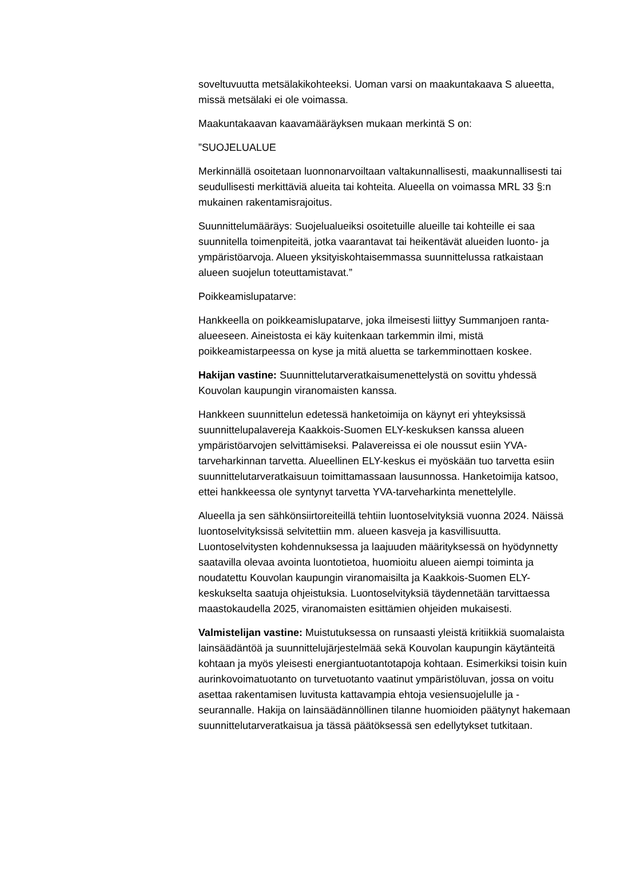soveltuvuutta metsälakikohteeksi. Uoman varsi on maakuntakaava S alueetta, missä metsälaki ei ole voimassa.
Maakuntakaavan kaavamääräyksen mukaan merkintä S on:
”SUOJELUALUE
Merkinnällä osoitetaan luonnonarvoiltaan valtakunnallisesti, maakunnallisesti tai seudullisesti merkittäviä alueita tai kohteita. Alueella on voimassa MRL 33 §:n mukainen rakentamisrajoitus.
Suunnittelumääräys: Suojelualueiksi osoitetuille alueille tai kohteille ei saa suunnitella toimenpiteitä, jotka vaarantavat tai heikentävät alueiden luonto- ja ympäristöarvoja. Alueen yksityiskohtaisemmassa suunnittelussa ratkaistaan alueen suojelun toteuttamistavat.”
Poikkeamislupatarve:
Hankkeella on poikkeamislupatarve, joka ilmeisesti liittyy Summanjoen ranta-alueeseen. Aineistosta ei käy kuitenkaan tarkemmin ilmi, mistä poikkeamistarpeessa on kyse ja mitä aluetta se tarkemminottaen koskee.
Hakijan vastine: Suunnittelutarveratkaisumenettelystä on sovittu yhdessä Kouvolan kaupungin viranomaisten kanssa.
Hankkeen suunnittelun edetessä hanketoimija on käynyt eri yhteyksissä suunnittelupalavereja Kaakkois-Suomen ELY-keskuksen kanssa alueen ympäristöarvojen selvittämiseksi. Palavereissa ei ole noussut esiin YVA-tarveharkinnan tarvetta. Alueellinen ELY-keskus ei myöskään tuo tarvetta esiin suunnittelutarveratkaisuun toimittamassaan lausunnossa. Hanketoimija katsoo, ettei hankkeessa ole syntynyt tarvetta YVA-tarveharkinta menettelylle.
Alueella ja sen sähkönsiirtoreiteillä tehtiin luontoselvityksiä vuonna 2024. Näissä luontoselvityksissä selvitettiin mm. alueen kasveja ja kasvillisuutta. Luontoselvitysten kohdennuksessa ja laajuuden määrityksessä on hyödynnetty saatavilla olevaa avointa luontotietoa, huomioitu alueen aiempi toiminta ja noudatettu Kouvolan kaupungin viranomaisilta ja Kaakkois-Suomen ELY-keskukselta saatuja ohjeistuksia. Luontoselvityksiä täydennetään tarvittaessa maastokaudella 2025, viranomaisten esittämien ohjeiden mukaisesti.
Valmistelijan vastine: Muistutuksessa on runsaasti yleistä kritiikkiä suomalaista lainsäädäntöä ja suunnittelujärjestelmää sekä Kouvolan kaupungin käytänteitä kohtaan ja myös yleisesti energiantuotantotapoja kohtaan. Esimerkiksi toisin kuin aurinkovoimatuotanto on turvetuotanto vaatinut ympäristöluvan, jossa on voitu asettaa rakentamisen luvitusta kattavampia ehtoja vesiensuojelulle ja -seurannalle. Hakija on lainsäädännöllinen tilanne huomioiden päätynyt hakemaan suunnittelutarveratkaisua ja tässä päätöksessä sen edellytykset tutkitaan.